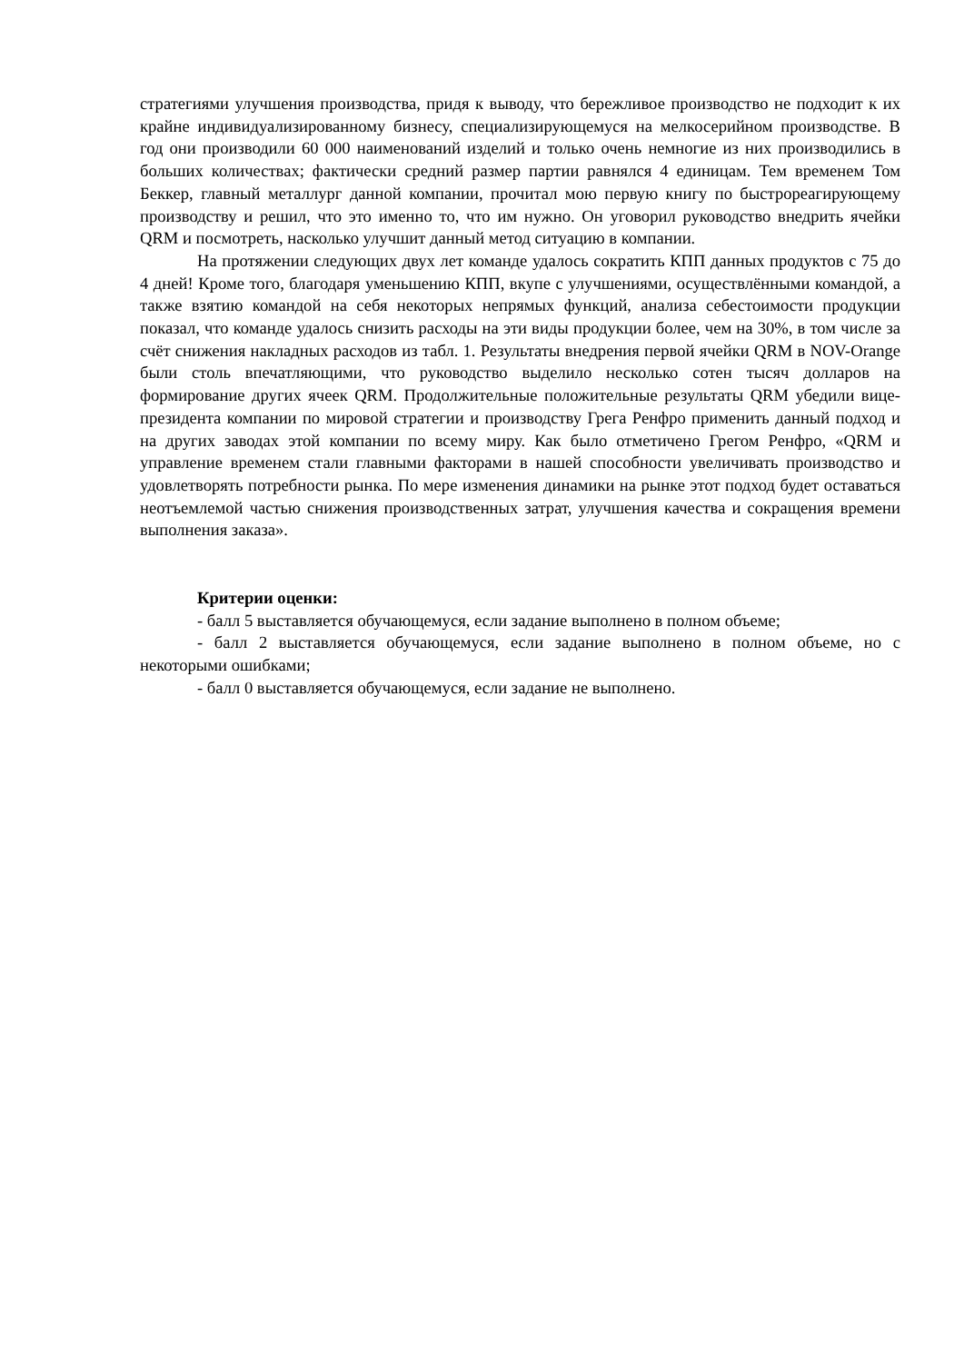стратегиями улучшения производства, придя к выводу, что бережливое производство не подходит к их крайне индивидуализированному бизнесу, специализирующемуся на мелкосерийном производстве. В год они производили 60 000 наименований изделий и только очень немногие из них производились в больших количествах; фактически средний размер партии равнялся 4 единицам. Тем временем Том Беккер, главный металлург данной компании, прочитал мою первую книгу по быстрореагирующему производству и решил, что это именно то, что им нужно. Он уговорил руководство внедрить ячейки QRM и посмотреть, насколько улучшит данный метод ситуацию в компании.
На протяжении следующих двух лет команде удалось сократить КПП данных продуктов с 75 до 4 дней! Кроме того, благодаря уменьшению КПП, вкупе с улучшениями, осуществлёнными командой, а также взятию командой на себя некоторых непрямых функций, анализа себестоимости продукции показал, что команде удалось снизить расходы на эти виды продукции более, чем на 30%, в том числе за счёт снижения накладных расходов из табл. 1. Результаты внедрения первой ячейки QRM в NOV-Orange были столь впечатляющими, что руководство выделило несколько сотен тысяч долларов на формирование других ячеек QRM. Продолжительные положительные результаты QRM убедили вице-президента компании по мировой стратегии и производству Грега Ренфро применить данный подход и на других заводах этой компании по всему миру. Как было отметичено Грегом Ренфро, «QRM и управление временем стали главными факторами в нашей способности увеличивать производство и удовлетворять потребности рынка. По мере изменения динамики на рынке этот подход будет оставаться неотъемлемой частью снижения производственных затрат, улучшения качества и сокращения времени выполнения заказа».
Критерии оценки:
- балл 5 выставляется обучающемуся, если задание выполнено в полном объеме;
- балл 2 выставляется обучающемуся, если задание выполнено в полном объеме, но с некоторыми ошибками;
- балл 0 выставляется обучающемуся, если задание не выполнено.